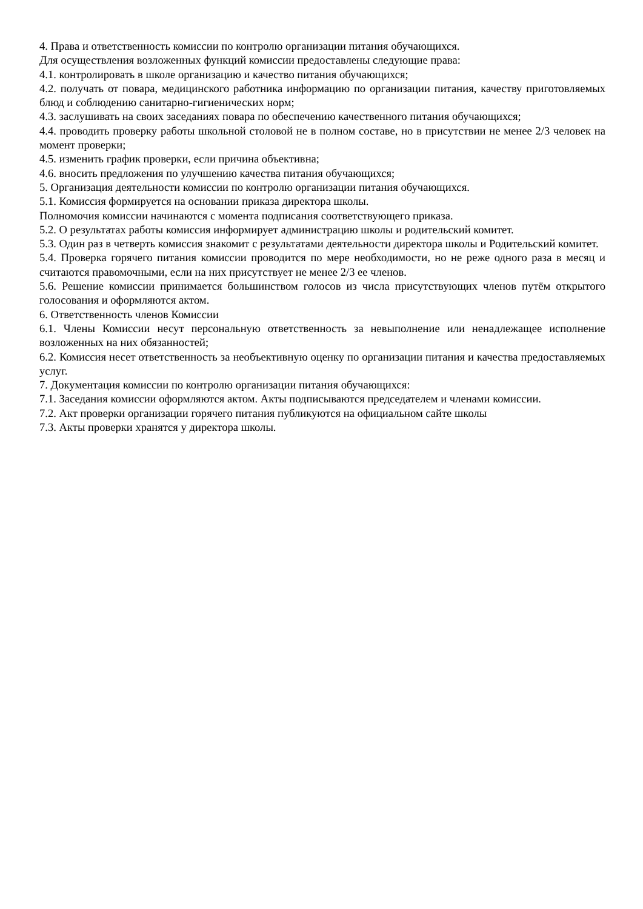4. Права и ответственность комиссии по контролю организации питания обучающихся.
Для осуществления возложенных функций комиссии предоставлены следующие права:
4.1. контролировать в школе организацию и качество питания обучающихся;
4.2. получать от повара, медицинского работника информацию по организации питания, качеству приготовляемых блюд и соблюдению санитарно-гигиенических норм;
4.3. заслушивать на своих заседаниях повара по обеспечению качественного питания обучающихся;
4.4. проводить проверку работы школьной столовой не в полном составе, но в присутствии не менее 2/3 человек на момент проверки;
4.5. изменить график проверки, если причина объективна;
4.6. вносить предложения по улучшению качества питания обучающихся;
5. Организация деятельности комиссии по контролю организации питания обучающихся.
5.1. Комиссия формируется на основании приказа директора школы.
Полномочия комиссии начинаются с момента подписания соответствующего приказа.
5.2. О результатах работы комиссия информирует администрацию школы и родительский комитет.
5.3. Один раз в четверть комиссия знакомит с результатами деятельности директора школы и Родительский комитет.
5.4. Проверка горячего питания комиссии проводится по мере необходимости, но не реже одного раза в месяц и считаются правомочными, если на них присутствует не менее 2/3 ее членов.
5.6. Решение комиссии принимается большинством голосов из числа присутствующих членов путём открытого голосования и оформляются актом.
6. Ответственность членов Комиссии
6.1. Члены Комиссии несут персональную ответственность за невыполнение или ненадлежащее исполнение возложенных на них обязанностей;
6.2. Комиссия несет ответственность за необъективную оценку по организации питания и качества предоставляемых услуг.
7. Документация комиссии по контролю организации питания обучающихся:
7.1. Заседания комиссии оформляются актом. Акты подписываются председателем и членами комиссии.
7.2. Акт проверки организации горячего питания публикуются на официальном сайте школы
7.3. Акты проверки хранятся у директора школы.